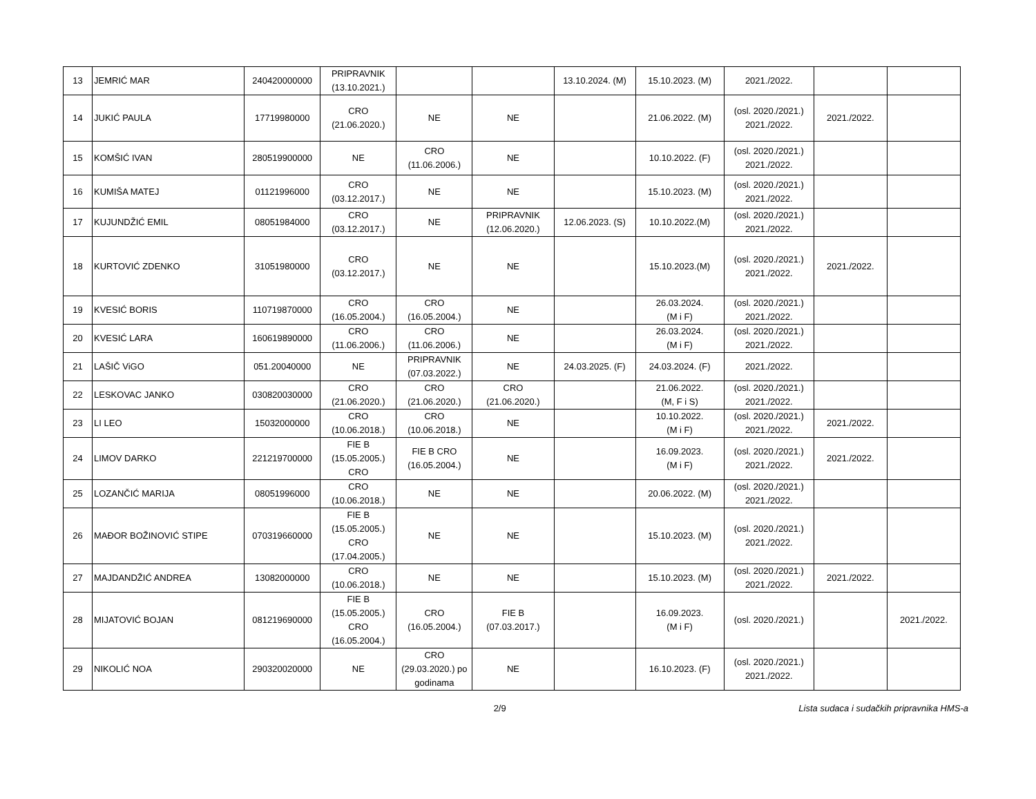| 13 | JEMRIĆ MAR | 240420000000 | PRIPRAVNIK (13.10.2021.) | | | 13.10.2024. (M) | 15.10.2023. (M) | 2021./2022. | | |
| 14 | JUKIĆ PAULA | 17719980000 | CRO (21.06.2020.) | NE | NE | | 21.06.2022. (M) | (osl. 2020./2021.) 2021./2022. | 2021./2022. | |
| 15 | KOMŠIĆ IVAN | 280519900000 | NE | CRO (11.06.2006.) | NE | | 10.10.2022. (F) | (osl. 2020./2021.) 2021./2022. | | |
| 16 | KUMIŠA MATEJ | 01121996000 | CRO (03.12.2017.) | NE | NE | | 15.10.2023. (M) | (osl. 2020./2021.) 2021./2022. | | |
| 17 | KUJUNDŽIĆ EMIL | 08051984000 | CRO (03.12.2017.) | NE | PRIPRAVNIK (12.06.2020.) | 12.06.2023. (S) | 10.10.2022.(M) | (osl. 2020./2021.) 2021./2022. | | |
| 18 | KURTOVIĆ ZDENKO | 31051980000 | CRO (03.12.2017.) | NE | NE | | 15.10.2023.(M) | (osl. 2020./2021.) 2021./2022. | 2021./2022. | |
| 19 | KVESIĆ BORIS | 110719870000 | CRO (16.05.2004.) | CRO (16.05.2004.) | NE | | 26.03.2024. (M i F) | (osl. 2020./2021.) 2021./2022. | | |
| 20 | KVESIĆ LARA | 160619890000 | CRO (11.06.2006.) | CRO (11.06.2006.) | NE | | 26.03.2024. (M i F) | (osl. 2020./2021.) 2021./2022. | | |
| 21 | LAŠIČ ViGO | 051.20040000 | NE | PRIPRAVNIK (07.03.2022.) | NE | 24.03.2025. (F) | 24.03.2024. (F) | 2021./2022. | | |
| 22 | LESKOVAC JANKO | 030820030000 | CRO (21.06.2020.) | CRO (21.06.2020.) | CRO (21.06.2020.) | | 21.06.2022. (M, F i S) | (osl. 2020./2021.) 2021./2022. | | |
| 23 | LI LEO | 15032000000 | CRO (10.06.2018.) | CRO (10.06.2018.) | NE | | 10.10.2022. (M i F) | (osl. 2020./2021.) 2021./2022. | 2021./2022. | |
| 24 | LIMOV DARKO | 221219700000 | FIE B (15.05.2005.) CRO | FIE B CRO (16.05.2004.) | NE | | 16.09.2023. (M i F) | (osl. 2020./2021.) 2021./2022. | 2021./2022. | |
| 25 | LOZANČIĆ MARIJA | 08051996000 | CRO (10.06.2018.) | NE | NE | | 20.06.2022. (M) | (osl. 2020./2021.) 2021./2022. | | |
| 26 | MAĐOR BOŽINOVIĆ STIPE | 070319660000 | FIE B (15.05.2005.) CRO (17.04.2005.) | NE | NE | | 15.10.2023. (M) | (osl. 2020./2021.) 2021./2022. | | |
| 27 | MAJDANDŽIĆ ANDREA | 13082000000 | CRO (10.06.2018.) | NE | NE | | 15.10.2023. (M) | (osl. 2020./2021.) 2021./2022. | 2021./2022. | |
| 28 | MIJATOVIĆ BOJAN | 081219690000 | FIE B (15.05.2005.) CRO (16.05.2004.) | CRO (16.05.2004.) | FIE B (07.03.2017.) | | 16.09.2023. (M i F) | (osl. 2020./2021.) | | 2021./2022. |
| 29 | NIKOLIĆ NOA | 290320020000 | NE | CRO (29.03.2020.) po godinama | NE | | 16.10.2023. (F) | (osl. 2020./2021.) 2021./2022. | | |
2/9 Lista sudaca i sudačkih pripravnika HMS-a